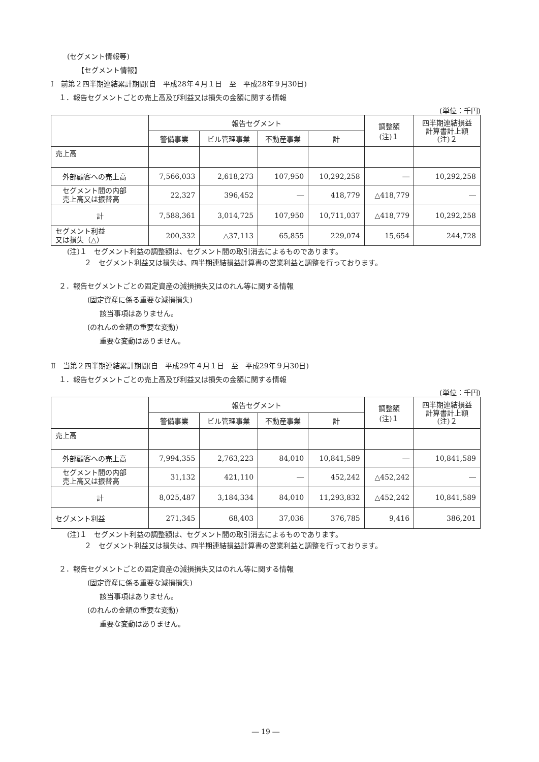(セグメント情報等)
【セグメント情報】
Ⅰ　前第２四半期連結累計期間(自　平成28年４月１日　至　平成28年９月30日)
１．報告セグメントごとの売上高及び利益又は損失の金額に関する情報
(単位：千円)
| | 報告セグメント | | | | 調整額 (注)１ | 四半期連結損益 計算書計上額 (注)２ |
| --- | --- | --- | --- | --- | --- | --- |
| | 警備事業 | ビル管理事業 | 不動産事業 | 計 | | |
| 売上高 | | | | | | |
| 外部顧客への売上高 | 7,566,033 | 2,618,273 | 107,950 | 10,292,258 | ― | 10,292,258 |
| セグメント間の内部 売上高又は振替高 | 22,327 | 396,452 | ― | 418,779 | △418,779 | ― |
| 計 | 7,588,361 | 3,014,725 | 107,950 | 10,711,037 | △418,779 | 10,292,258 |
| セグメント利益 又は損失（△） | 200,332 | △37,113 | 65,855 | 229,074 | 15,654 | 244,728 |
(注)１　セグメント利益の調整額は、セグメント間の取引消去によるものであります。
２　セグメント利益又は損失は、四半期連結損益計算書の営業利益と調整を行っております。
２．報告セグメントごとの固定資産の減損損失又はのれん等に関する情報
(固定資産に係る重要な減損損失)
該当事項はありません。
(のれんの金額の重要な変動)
重要な変動はありません。
Ⅱ　当第２四半期連結累計期間(自　平成29年４月１日　至　平成29年９月30日)
１．報告セグメントごとの売上高及び利益又は損失の金額に関する情報
(単位：千円)
| | 報告セグメント | | | | 調整額 (注)１ | 四半期連結損益 計算書計上額 (注)２ |
| --- | --- | --- | --- | --- | --- | --- |
| | 警備事業 | ビル管理事業 | 不動産事業 | 計 | | |
| 売上高 | | | | | | |
| 外部顧客への売上高 | 7,994,355 | 2,763,223 | 84,010 | 10,841,589 | ― | 10,841,589 |
| セグメント間の内部 売上高又は振替高 | 31,132 | 421,110 | ― | 452,242 | △452,242 | ― |
| 計 | 8,025,487 | 3,184,334 | 84,010 | 11,293,832 | △452,242 | 10,841,589 |
| セグメント利益 | 271,345 | 68,403 | 37,036 | 376,785 | 9,416 | 386,201 |
(注)１　セグメント利益の調整額は、セグメント間の取引消去によるものであります。
２　セグメント利益又は損失は、四半期連結損益計算書の営業利益と調整を行っております。
２．報告セグメントごとの固定資産の減損損失又はのれん等に関する情報
(固定資産に係る重要な減損損失)
該当事項はありません。
(のれんの金額の重要な変動)
重要な変動はありません。
― 19 ―